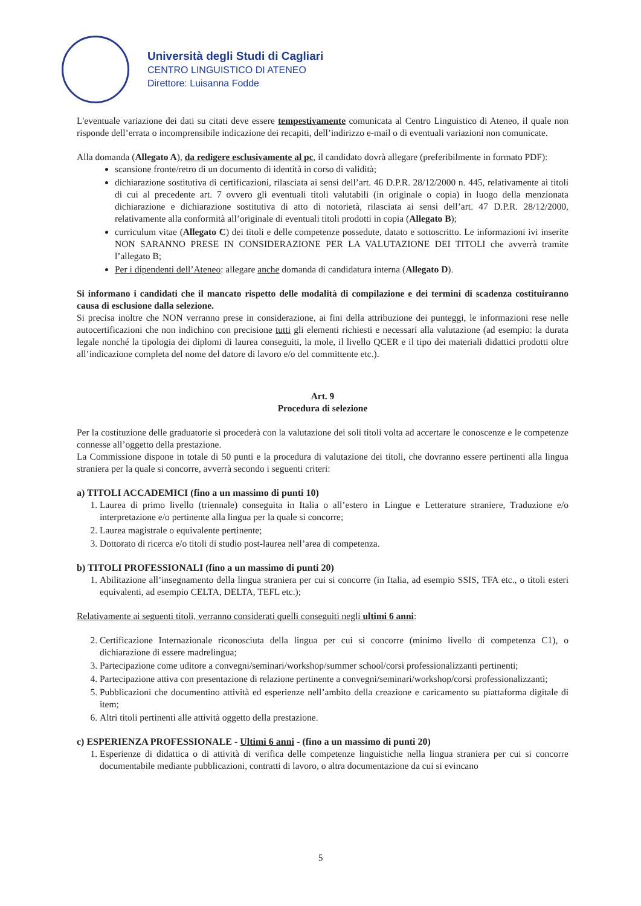Università degli Studi di Cagliari
CENTRO LINGUISTICO DI ATENEO
Direttore: Luisanna Fodde
L'eventuale variazione dei dati su citati deve essere tempestivamente comunicata al Centro Linguistico di Ateneo, il quale non risponde dell’errata o incomprensibile indicazione dei recapiti, dell’indirizzo e-mail o di eventuali variazioni non comunicate.
Alla domanda (Allegato A), da redigere esclusivamente al pc, il candidato dovrà allegare (preferibilmente in formato PDF):
scansione fronte/retro di un documento di identità in corso di validità;
dichiarazione sostitutiva di certificazioni, rilasciata ai sensi dell’art. 46 D.P.R. 28/12/2000 n. 445, relativamente ai titoli di cui al precedente art. 7 ovvero gli eventuali titoli valutabili (in originale o copia) in luogo della menzionata dichiarazione e dichiarazione sostitutiva di atto di notorietà, rilasciata ai sensi dell’art. 47 D.P.R. 28/12/2000, relativamente alla conformità all’originale di eventuali titoli prodotti in copia (Allegato B);
curriculum vitae (Allegato C) dei titoli e delle competenze possedute, datato e sottoscritto. Le informazioni ivi inserite NON SARANNO PRESE IN CONSIDERAZIONE PER LA VALUTAZIONE DEI TITOLI che avverrà tramite l’allegato B;
Per i dipendenti dell’Ateneo: allegare anche domanda di candidatura interna (Allegato D).
Si informano i candidati che il mancato rispetto delle modalità di compilazione e dei termini di scadenza costituiranno causa di esclusione dalla selezione.
Si precisa inoltre che NON verranno prese in considerazione, ai fini della attribuzione dei punteggi, le informazioni rese nelle autocertificazioni che non indichino con precisione tutti gli elementi richiesti e necessari alla valutazione (ad esempio: la durata legale nonché la tipologia dei diplomi di laurea conseguiti, la mole, il livello QCER e il tipo dei materiali didattici prodotti oltre all’indicazione completa del nome del datore di lavoro e/o del committente etc.).
Art. 9
Procedura di selezione
Per la costituzione delle graduatorie si procederà con la valutazione dei soli titoli volta ad accertare le conoscenze e le competenze connesse all’oggetto della prestazione.
La Commissione dispone in totale di 50 punti e la procedura di valutazione dei titoli, che dovranno essere pertinenti alla lingua straniera per la quale si concorre, avverrà secondo i seguenti criteri:
a) TITOLI ACCADEMICI (fino a un massimo di punti 10)
1. Laurea di primo livello (triennale) conseguita in Italia o all’estero in Lingue e Letterature straniere, Traduzione e/o interpretazione e/o pertinente alla lingua per la quale si concorre;
2. Laurea magistrale o equivalente pertinente;
3. Dottorato di ricerca e/o titoli di studio post-laurea nell’area di competenza.
b) TITOLI PROFESSIONALI (fino a un massimo di punti 20)
1. Abilitazione all’insegnamento della lingua straniera per cui si concorre (in Italia, ad esempio SSIS, TFA etc., o titoli esteri equivalenti, ad esempio CELTA, DELTA, TEFL etc.);
Relativamente ai seguenti titoli, verranno considerati quelli conseguiti negli ultimi 6 anni:
2. Certificazione Internazionale riconosciuta della lingua per cui si concorre (minimo livello di competenza C1), o dichiarazione di essere madrelingua;
3. Partecipazione come uditore a convegni/seminari/workshop/summer school/corsi professionalizzanti pertinenti;
4. Partecipazione attiva con presentazione di relazione pertinente a convegni/seminari/workshop/corsi professionalizzanti;
5. Pubblicazioni che documentino attività ed esperienze nell’ambito della creazione e caricamento su piattaforma digitale di item;
6. Altri titoli pertinenti alle attività oggetto della prestazione.
c) ESPERIENZA PROFESSIONALE - Ultimi 6 anni - (fino a un massimo di punti 20)
1. Esperienze di didattica o di attività di verifica delle competenze linguistiche nella lingua straniera per cui si concorre documentabile mediante pubblicazioni, contratti di lavoro, o altra documentazione da cui si evincano
5